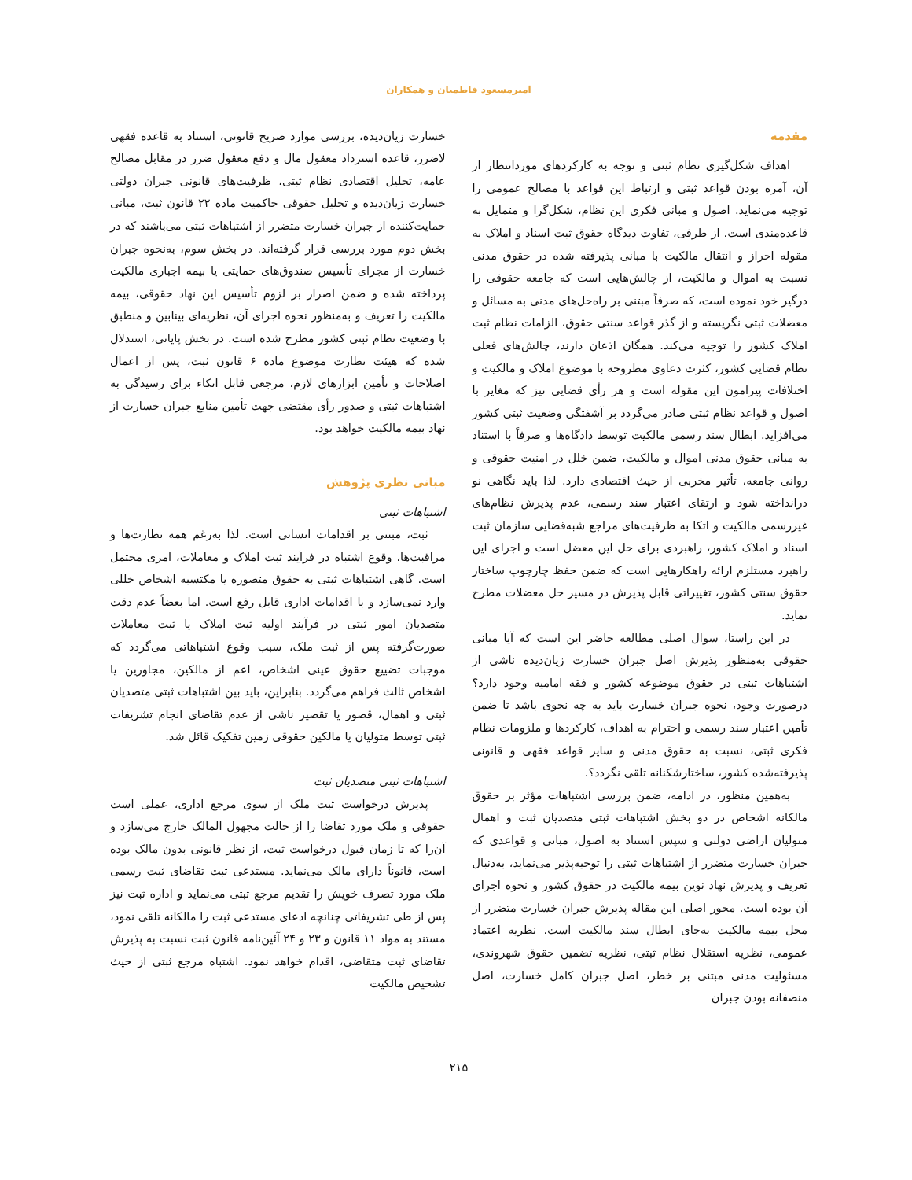امیرمسعود فاطمیان و همکاران
مقدمه
اهداف شکل‌گیری نظام ثبتی و توجه به کارکردهای موردانتظار از آن، آمره بودن قواعد ثبتی و ارتباط این قواعد با مصالح عمومی را توجیه می‌نماید. اصول و مبانی فکری این نظام، شکل‌گرا و متمایل به قاعده‌مندی است. از طرفی، تفاوت دیدگاه حقوق ثبت اسناد و املاک به مقوله احراز و انتقال مالکیت با مبانی پذیرفته شده در حقوق مدنی نسبت به اموال و مالکیت، از چالش‌هایی است که جامعه حقوقی را درگیر خود نموده است، که صرفاً مبتنی بر راه‌حل‌های مدنی به مسائل و معضلات ثبتی نگریسته و از گذر قواعد سنتی حقوق، الزامات نظام ثبت املاک کشور را توجیه می‌کند. همگان اذعان دارند، چالش‌های فعلی نظام قضایی کشور، کثرت دعاوی مطروحه با موضوع املاک و مالکیت و اختلافات پیرامون این مقوله است و هر رأی قضایی نیز که مغایر با اصول و قواعد نظام ثبتی صادر می‌گردد بر آشفتگی وضعیت ثبتی کشور می‌افزاید. ابطال سند رسمی مالکیت توسط دادگاه‌ها و صرفاً با استناد به مبانی حقوق مدنی اموال و مالکیت، ضمن خلل در امنیت حقوقی و روانی جامعه، تأثیر مخربی از حیث اقتصادی دارد. لذا باید نگاهی نو درانداخته شود و ارتقای اعتبار سند رسمی، عدم پذیرش نظام‌های غیررسمی مالکیت و اتکا به ظرفیت‌های مراجع شبه‌قضایی سازمان ثبت اسناد و املاک کشور، راهبردی برای حل این معضل است و اجرای این راهبرد مستلزم ارائه راهکارهایی است که ضمن حفظ چارچوب ساختار حقوق سنتی کشور، تغییراتی قابل پذیرش در مسیر حل معضلات مطرح نماید.
در این راستا، سوال اصلی مطالعه حاضر این است که آیا مبانی حقوقی به‌منظور پذیرش اصل جبران خسارت زیان‌دیده ناشی از اشتباهات ثبتی در حقوق موضوعه کشور و فقه امامیه وجود دارد؟ درصورت وجود، نحوه جبران خسارت باید به چه نحوی باشد تا ضمن تأمین اعتبار سند رسمی و احترام به اهداف، کارکردها و ملزومات نظام فکری ثبتی، نسبت به حقوق مدنی و سایر قواعد فقهی و قانونی پذیرفته‌شده کشور، ساختارشکنانه تلقی نگردد؟.
به‌همین منظور، در ادامه، ضمن بررسی اشتباهات مؤثر بر حقوق مالکانه اشخاص در دو بخش اشتباهات ثبتی متصدیان ثبت و اهمال متولیان اراضی دولتی و سپس استناد به اصول، مبانی و قواعدی که جبران خسارت متضرر از اشتباهات ثبتی را توجیه‌پذیر می‌نماید، به‌دنبال تعریف و پذیرش نهاد نوین بیمه مالکیت در حقوق کشور و نحوه اجرای آن بوده است. محور اصلی این مقاله پذیرش جبران خسارت متضرر از محل بیمه مالکیت به‌جای ابطال سند مالکیت است. نظریه اعتماد عمومی، نظریه استقلال نظام ثبتی، نظریه تضمین حقوق شهروندی، مسئولیت مدنی مبتنی بر خطر، اصل جبران کامل خسارت، اصل منصفانه بودن جبران
خسارت زیان‌دیده، بررسی موارد صریح قانونی، استناد به قاعده فقهی لاضرر، قاعده استرداد معقول مال و دفع معقول ضرر در مقابل مصالح عامه، تحلیل اقتصادی نظام ثبتی، ظرفیت‌های قانونی جبران دولتی خسارت زیان‌دیده و تحلیل حقوقی حاکمیت ماده ۲۲ قانون ثبت، مبانی حمایت‌کننده از جبران خسارت متضرر از اشتباهات ثبتی می‌باشند که در بخش دوم مورد بررسی قرار گرفته‌اند. در بخش سوم، به‌نحوه جبران خسارت از مجرای تأسیس صندوق‌های حمایتی یا بیمه اجباری مالکیت پرداخته شده و ضمن اصرار بر لزوم تأسیس این نهاد حقوقی، بیمه مالکیت را تعریف و به‌منظور نحوه اجرای آن، نظریه‌ای بینابین و منطبق با وضعیت نظام ثبتی کشور مطرح شده است. در بخش پایانی، استدلال شده که هیئت نظارت موضوع ماده ۶ قانون ثبت، پس از اعمال اصلاحات و تأمین ابزارهای لازم، مرجعی قابل اتکاء برای رسیدگی به اشتباهات ثبتی و صدور رأی مقتضی جهت تأمین منابع جبران خسارت از نهاد بیمه مالکیت خواهد بود.
مبانی نظری پژوهش
اشتباهات ثبتی
ثبت، مبتنی بر اقدامات انسانی است. لذا به‌رغم همه نظارت‌ها و مراقبت‌ها، وقوع اشتباه در فرآیند ثبت املاک و معاملات، امری محتمل است. گاهی اشتباهات ثبتی به حقوق متصوره یا مکتسبه اشخاص خللی وارد نمی‌سازد و با اقدامات اداری قابل رفع است. اما بعضاً عدم دقت متصدیان امور ثبتی در فرآیند اولیه ثبت املاک یا ثبت معاملات صورت‌گرفته پس از ثبت ملک، سبب وقوع اشتباهاتی می‌گردد که موجبات تضییع حقوق عینی اشخاص، اعم از مالکین، مجاورین یا اشخاص ثالث فراهم می‌گردد. بنابراین، باید بین اشتباهات ثبتی متصدیان ثبتی و اهمال، قصور یا تقصیر ناشی از عدم تقاضای انجام تشریفات ثبتی توسط متولیان یا مالکین حقوقی زمین تفکیک قائل شد.
اشتباهات ثبتی متصدیان ثبت
پذیرش درخواست ثبت ملک از سوی مرجع اداری، عملی است حقوقی و ملک مورد تقاضا را از حالت مجهول المالک خارج می‌سازد و آن‌را که تا زمان قبول درخواست ثبت، از نظر قانونی بدون مالک بوده است، قانوناً دارای مالک می‌نماید. مستدعی ثبت تقاضای ثبت رسمی ملک مورد تصرف خویش را تقدیم مرجع ثبتی می‌نماید و اداره ثبت نیز پس از طی تشریفاتی چنانچه ادعای مستدعی ثبت را مالکانه تلقی نمود، مستند به مواد ۱۱ قانون و ۲۳ و ۲۴ آئین‌نامه قانون ثبت نسبت به پذیرش تقاضای ثبت متقاضی، اقدام خواهد نمود. اشتباه مرجع ثبتی از حیث تشخیص مالکیت
۲۱۵